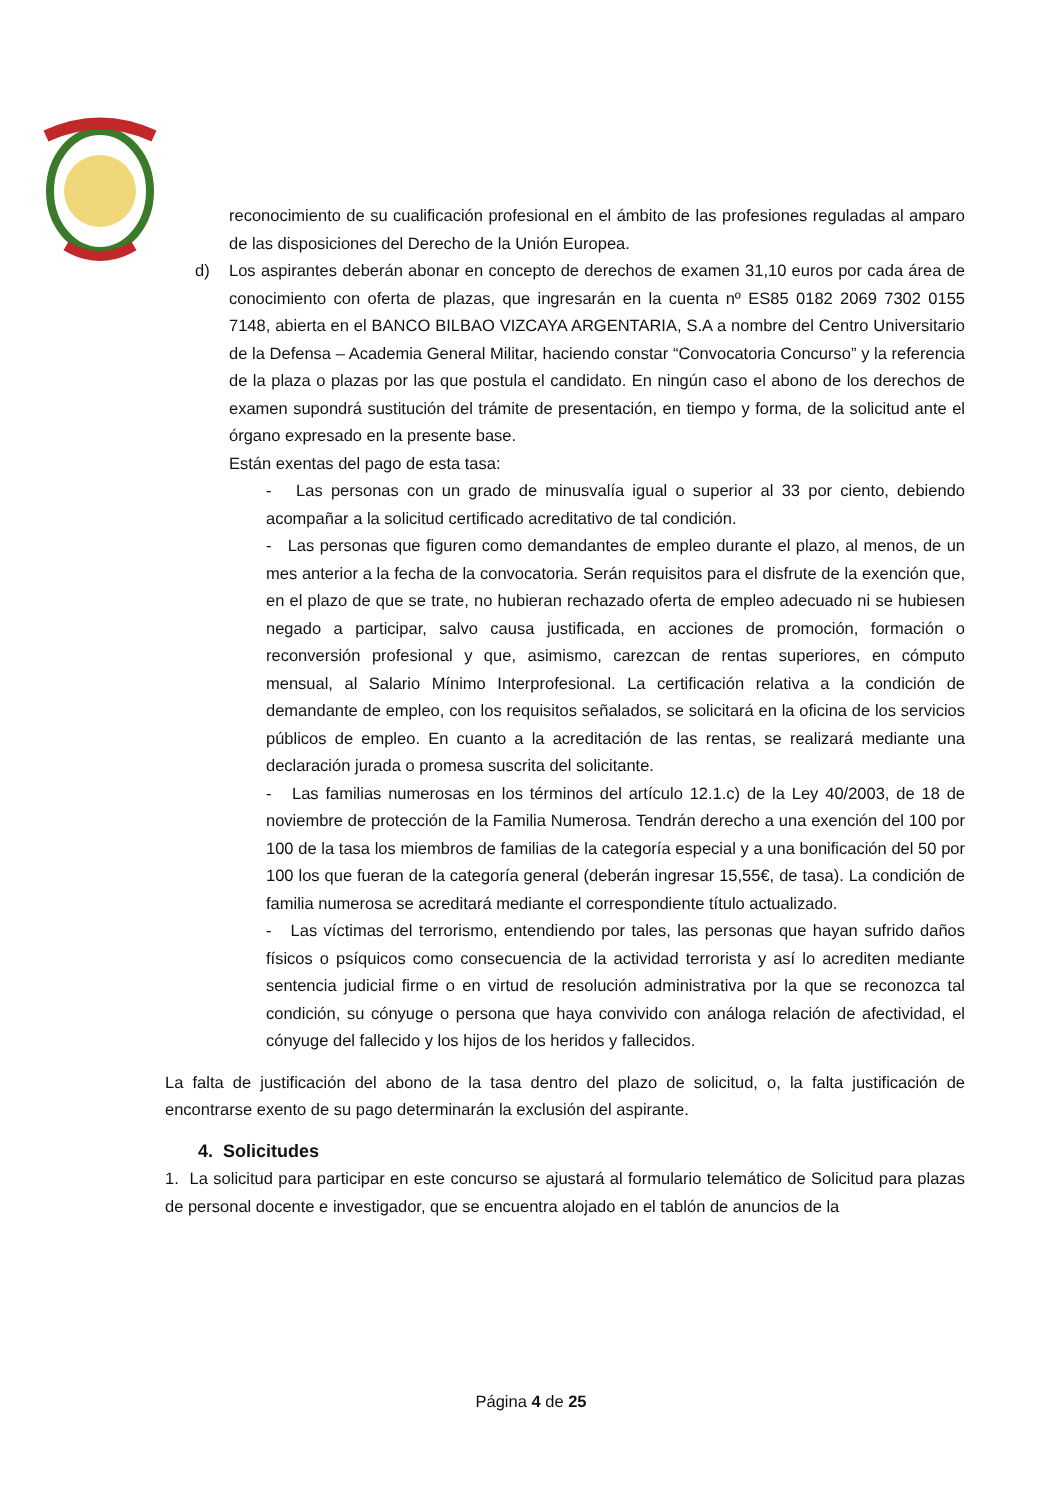reconocimiento de su cualificación profesional en el ámbito de las profesiones reguladas al amparo de las disposiciones del Derecho de la Unión Europea.
d) Los aspirantes deberán abonar en concepto de derechos de examen 31,10 euros por cada área de conocimiento con oferta de plazas, que ingresarán en la cuenta nº ES85 0182 2069 7302 0155 7148, abierta en el BANCO BILBAO VIZCAYA ARGENTARIA, S.A a nombre del Centro Universitario de la Defensa – Academia General Militar, haciendo constar “Convocatoria Concurso” y la referencia de la plaza o plazas por las que postula el candidato. En ningún caso el abono de los derechos de examen supondrá sustitución del trámite de presentación, en tiempo y forma, de la solicitud ante el órgano expresado en la presente base.
Están exentas del pago de esta tasa:
- Las personas con un grado de minusvalía igual o superior al 33 por ciento, debiendo acompañar a la solicitud certificado acreditativo de tal condición.
- Las personas que figuren como demandantes de empleo durante el plazo, al menos, de un mes anterior a la fecha de la convocatoria. Serán requisitos para el disfrute de la exención que, en el plazo de que se trate, no hubieran rechazado oferta de empleo adecuado ni se hubiesen negado a participar, salvo causa justificada, en acciones de promoción, formación o reconversión profesional y que, asimismo, carezcan de rentas superiores, en cómputo mensual, al Salario Mínimo Interprofesional. La certificación relativa a la condición de demandante de empleo, con los requisitos señalados, se solicitará en la oficina de los servicios públicos de empleo. En cuanto a la acreditación de las rentas, se realizará mediante una declaración jurada o promesa suscrita del solicitante.
- Las familias numerosas en los términos del artículo 12.1.c) de la Ley 40/2003, de 18 de noviembre de protección de la Familia Numerosa. Tendrán derecho a una exención del 100 por 100 de la tasa los miembros de familias de la categoría especial y a una bonificación del 50 por 100 los que fueran de la categoría general (deberán ingresar 15,55€, de tasa). La condición de familia numerosa se acreditará mediante el correspondiente título actualizado.
- Las víctimas del terrorismo, entendiendo por tales, las personas que hayan sufrido daños físicos o psíquicos como consecuencia de la actividad terrorista y así lo acrediten mediante sentencia judicial firme o en virtud de resolución administrativa por la que se reconozca tal condición, su cónyuge o persona que haya convivido con análoga relación de afectividad, el cónyuge del fallecido y los hijos de los heridos y fallecidos.
La falta de justificación del abono de la tasa dentro del plazo de solicitud, o, la falta justificación de encontrarse exento de su pago determinarán la exclusión del aspirante.
4. Solicitudes
1. La solicitud para participar en este concurso se ajustará al formulario telemático de Solicitud para plazas de personal docente e investigador, que se encuentra alojado en el tablón de anuncios de la
Página 4 de 25